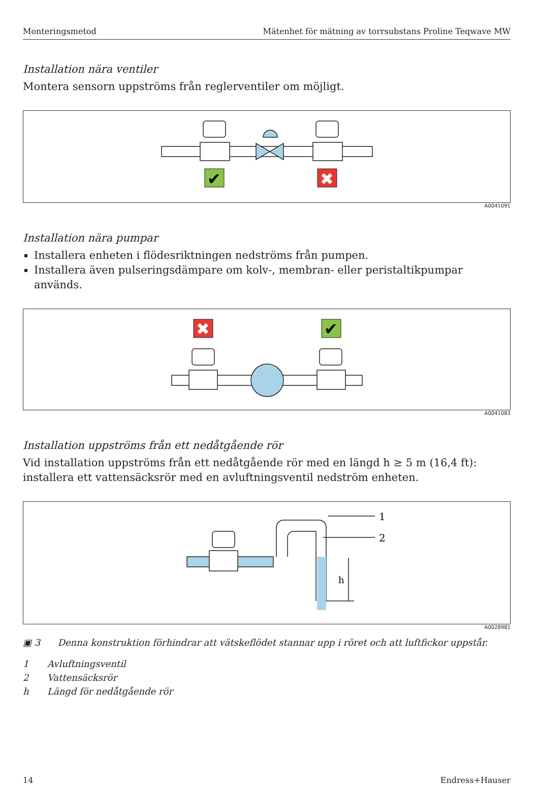Monteringsmetod Mätenhet för mätning av torrsubstans Proline Teqwave MW
Installation nära ventiler
Montera sensorn uppströms från reglerventiler om möjligt.
✔
✖
A0041091
Installation nära pumpar
Installera enheten i flödesriktningen nedströms från pumpen.
Installera även pulseringsdämpare om kolv-, membran- eller peristaltikpumpar används.
✖
✔
A0041083
Installation uppströms från ett nedåtgående rör
Vid installation uppströms från ett nedåtgående rör med en längd h ≥ 5 m (16,4 ft): installera ett vattensäcksrör med en avluftningsventil nedström enheten.
1
2
h
A0028981
▣ 3 Denna konstruktion förhindrar att vätskeflödet stannar upp i röret och att luftfickor uppstår.
1 Avluftningsventil
2 Vattensäcksrör
h Längd för nedåtgående rör
14 Endress+Hauser